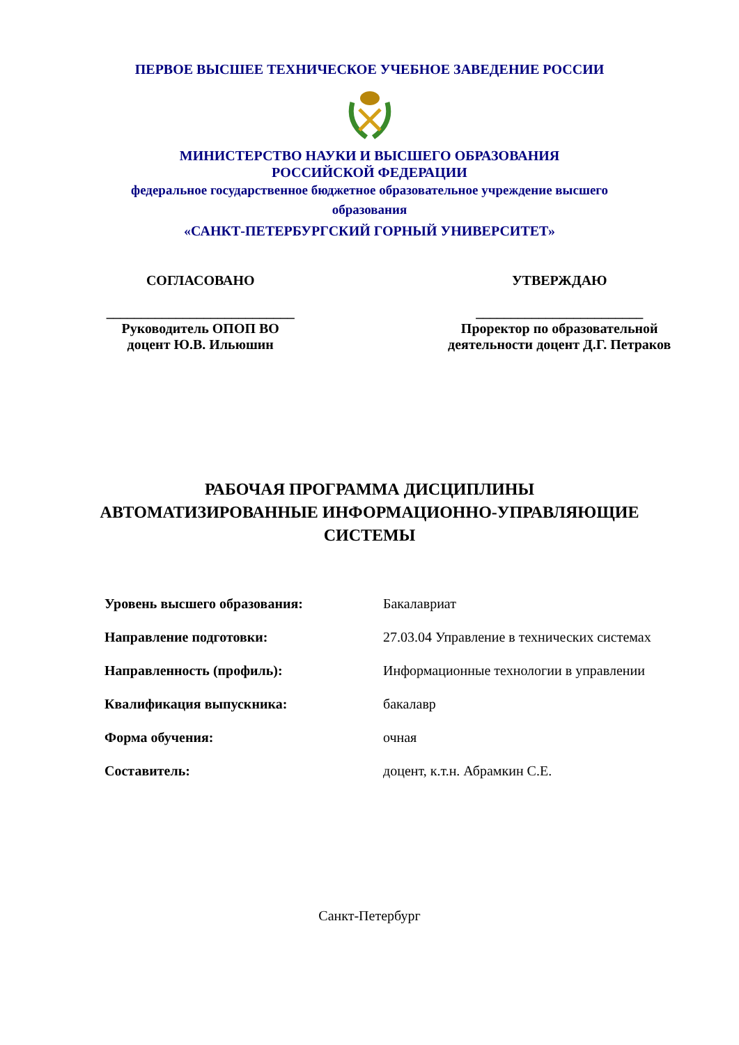ПЕРВОЕ ВЫСШЕЕ ТЕХНИЧЕСКОЕ УЧЕБНОЕ ЗАВЕДЕНИЕ РОССИИ
МИНИСТЕРСТВО НАУКИ И ВЫСШЕГО ОБРАЗОВАНИЯ
РОССИЙСКОЙ ФЕДЕРАЦИИ
федеральное государственное бюджетное образовательное учреждение высшего образования
«САНКТ-ПЕТЕРБУРГСКИЙ ГОРНЫЙ УНИВЕРСИТЕТ»
СОГЛАСОВАНО
___________________________
Руководитель ОПОП ВО
доцент Ю.В. Ильюшин
УТВЕРЖДАЮ
________________________
Проректор по образовательной
деятельности доцент Д.Г. Петраков
РАБОЧАЯ ПРОГРАММА ДИСЦИПЛИНЫ
АВТОМАТИЗИРОВАННЫЕ ИНФОРМАЦИОННО-УПРАВЛЯЮЩИЕ
СИСТЕМЫ
| Уровень высшего образования: | Бакалавриат |
| Направление подготовки: | 27.03.04 Управление в технических системах |
| Направленность (профиль): | Информационные технологии в управлении |
| Квалификация выпускника: | бакалавр |
| Форма обучения: | очная |
| Составитель: | доцент, к.т.н. Абрамкин С.Е. |
Санкт-Петербург